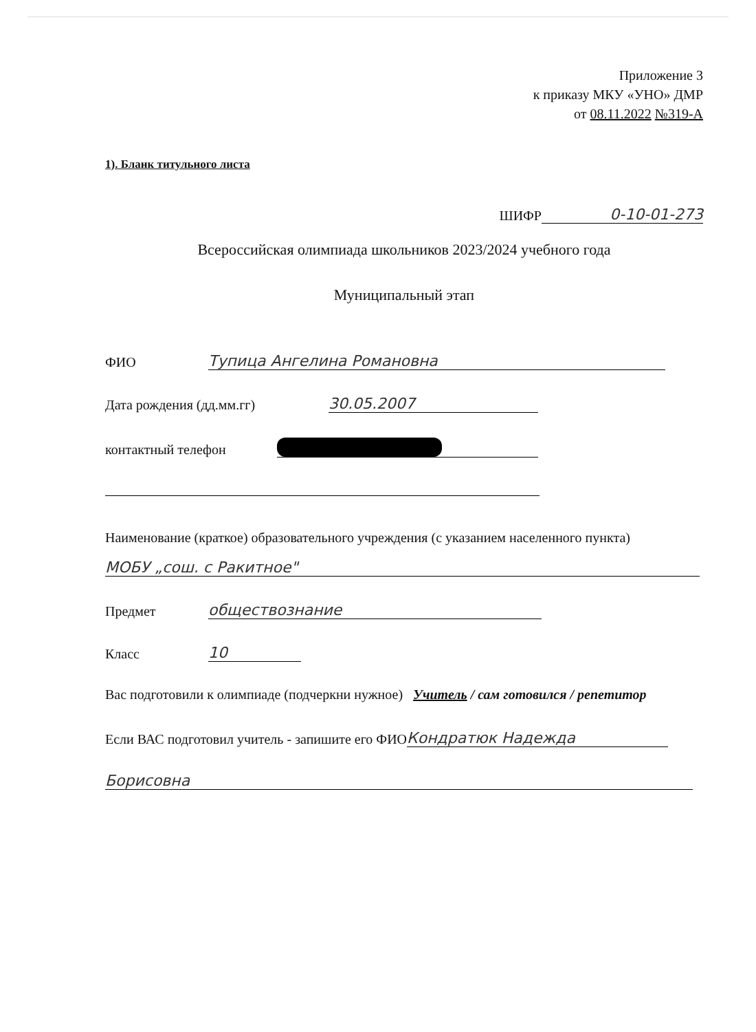Приложение 3
к приказу МКУ «УНО» ДМР
от 08.11.2022 №319-А
1). Бланк титульного листа
ШИФР 0-10-01-273
Всероссийская олимпиада школьников 2023/2024 учебного года
Муниципальный этап
ФИО Тупица Ангелина Романовна
Дата рождения (дд.мм.гг) 30.05.2007
контактный телефон
Наименование (краткое) образовательного учреждения (с указанием населенного пункта)
МОБУ „сош. с Ракитное"
Предмет обществознание
Класс 10
Вас подготовили к олимпиаде (подчеркни нужное) Учитель / сам готовился / репетитор
Если ВАС подготовил учитель - запишите его ФИО Кондратюк Надежда
Борисовна